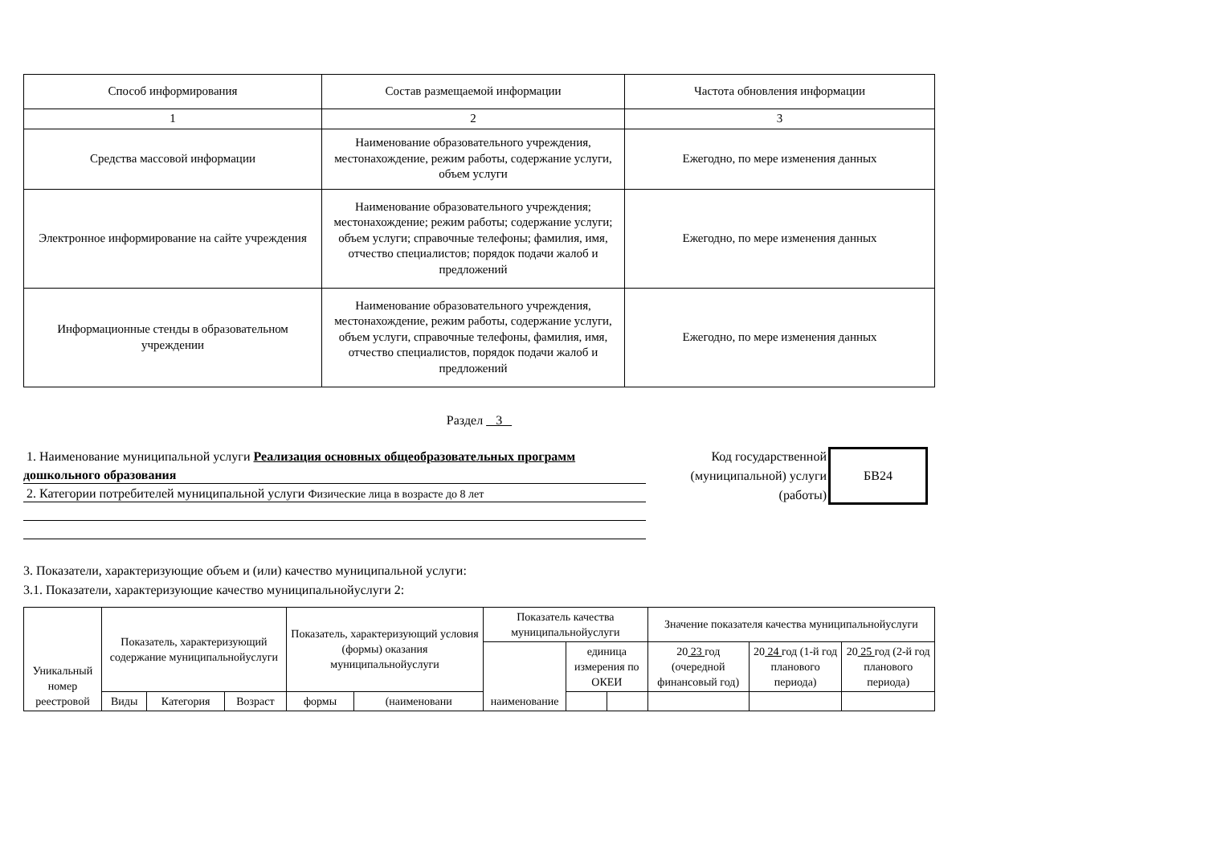| Способ информирования | Состав размещаемой информации | Частота обновления информации |
| --- | --- | --- |
| 1 | 2 | 3 |
| Средства массовой информации | Наименование образовательного учреждения, местонахождение, режим работы, содержание услуги, объем услуги | Ежегодно, по мере изменения данных |
| Электронное информирование на сайте учреждения | Наименование образовательного учреждения; местонахождение; режим работы; содержание услуги; объем услуги; справочные телефоны; фамилия, имя, отчество специалистов; порядок подачи жалоб и предложений | Ежегодно, по мере изменения данных |
| Информационные стенды в образовательном учреждении | Наименование образовательного учреждения, местонахождение, режим работы, содержание услуги, объем услуги, справочные телефоны, фамилия, имя, отчество специалистов, порядок подачи жалоб и предложений | Ежегодно, по мере изменения данных |
Раздел 3
1. Наименование муниципальной услуги Реализация основных общеобразовательных программ
дошкольного образования
2. Категории потребителей муниципальной услуги Физические лица в возрасте до 8 лет
Код государственной (муниципальной) услуги (работы)
БВ24
3. Показатели, характеризующие объем и (или) качество муниципальной услуги:
3.1. Показатели, характеризующие качество муниципальнойуслуги 2:
| Уникальный номер реестровой | Показатель, характеризующий содержание муниципальнойуслуги | | | Показатель, характеризующий условия (формы) оказания муниципальнойуслуги | | Показатель качества муниципальнойуслуги | | | Значение показателя качества муниципальнойуслуги | | |
| | | | | | | наименование | единица измерения по ОКЕИ | | 20 23 год (очередной финансовый год) | 20 24 год (1-й год планового периода) | 20 25 год (2-й год планового периода) |
| | Виды | Категория | Возраст | формы | (наименовани | | | | | | |